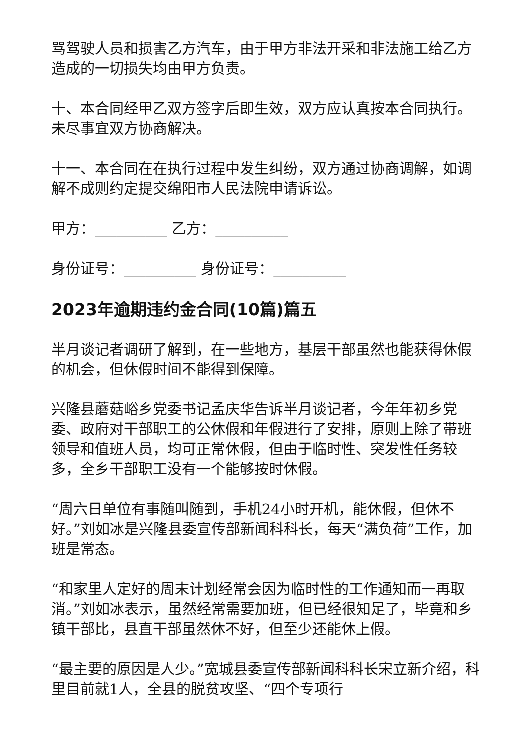骂驾驶人员和损害乙方汽车，由于甲方非法开采和非法施工给乙方造成的一切损失均由甲方负责。
十、本合同经甲乙双方签字后即生效，双方应认真按本合同执行。未尽事宜双方协商解决。
十一、本合同在在执行过程中发生纠纷，双方通过协商调解，如调解不成则约定提交绵阳市人民法院申请诉讼。
甲方：__________ 乙方：__________
身份证号：__________ 身份证号：__________
2023年逾期违约金合同(10篇)篇五
半月谈记者调研了解到，在一些地方，基层干部虽然也能获得休假的机会，但休假时间不能得到保障。
兴隆县蘑菇峪乡党委书记孟庆华告诉半月谈记者，今年年初乡党委、政府对干部职工的公休假和年假进行了安排，原则上除了带班领导和值班人员，均可正常休假，但由于临时性、突发性任务较多，全乡干部职工没有一个能够按时休假。
“周六日单位有事随叫随到，手机24小时开机，能休假，但休不好。”刘如冰是兴隆县委宣传部新闻科科长，每天“满负荷”工作，加班是常态。
“和家里人定好的周末计划经常会因为临时性的工作通知而一再取消。”刘如冰表示，虽然经常需要加班，但已经很知足了，毕竟和乡镇干部比，县直干部虽然休不好，但至少还能休上假。
“最主要的原因是人少。”宽城县委宣传部新闻科科长宋立新介绍，科里目前就1人，全县的脱贫攻坚、“四个专项行